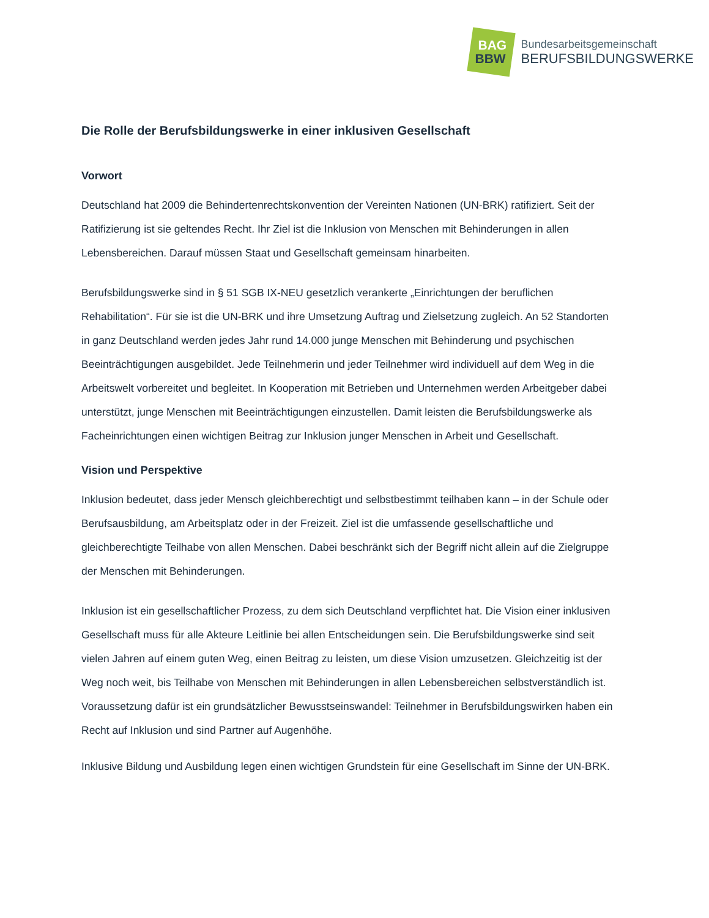BAG
BBW
Bundesarbeitsgemeinschaft
BERUFSBILDUNGSWERKE
Die Rolle der Berufsbildungswerke in einer inklusiven Gesellschaft
Vorwort
Deutschland hat 2009 die Behindertenrechtskonvention der Vereinten Nationen (UN-BRK) ratifiziert. Seit der Ratifizierung ist sie geltendes Recht. Ihr Ziel ist die Inklusion von Menschen mit Behinderungen in allen Lebensbereichen. Darauf müssen Staat und Gesellschaft gemeinsam hinarbeiten.
Berufsbildungswerke sind in § 51 SGB IX-NEU gesetzlich verankerte „Einrichtungen der beruflichen Rehabilitation“. Für sie ist die UN-BRK und ihre Umsetzung Auftrag und Zielsetzung zugleich. An 52 Standorten in ganz Deutschland werden jedes Jahr rund 14.000 junge Menschen mit Behinderung und psychischen Beeinträchtigungen ausgebildet. Jede Teilnehmerin und jeder Teilnehmer wird individuell auf dem Weg in die Arbeitswelt vorbereitet und begleitet. In Kooperation mit Betrieben und Unternehmen werden Arbeitgeber dabei unterstützt, junge Menschen mit Beeinträchtigungen einzustellen. Damit leisten die Berufsbildungswerke als Facheinrichtungen einen wichtigen Beitrag zur Inklusion junger Menschen in Arbeit und Gesellschaft.
Vision und Perspektive
Inklusion bedeutet, dass jeder Mensch gleichberechtigt und selbstbestimmt teilhaben kann – in der Schule oder Berufsausbildung, am Arbeitsplatz oder in der Freizeit. Ziel ist die umfassende gesellschaftliche und gleichberechtigte Teilhabe von allen Menschen. Dabei beschränkt sich der Begriff nicht allein auf die Zielgruppe der Menschen mit Behinderungen.
Inklusion ist ein gesellschaftlicher Prozess, zu dem sich Deutschland verpflichtet hat. Die Vision einer inklusiven Gesellschaft muss für alle Akteure Leitlinie bei allen Entscheidungen sein. Die Berufsbildungswerke sind seit vielen Jahren auf einem guten Weg, einen Beitrag zu leisten, um diese Vision umzusetzen. Gleichzeitig ist der Weg noch weit, bis Teilhabe von Menschen mit Behinderungen in allen Lebensbereichen selbstverständlich ist. Voraussetzung dafür ist ein grundsätzlicher Bewusstseinswandel: Teilnehmer in Berufsbildungswirken haben ein Recht auf Inklusion und sind Partner auf Augenhöhe.
Inklusive Bildung und Ausbildung legen einen wichtigen Grundstein für eine Gesellschaft im Sinne der UN-BRK.